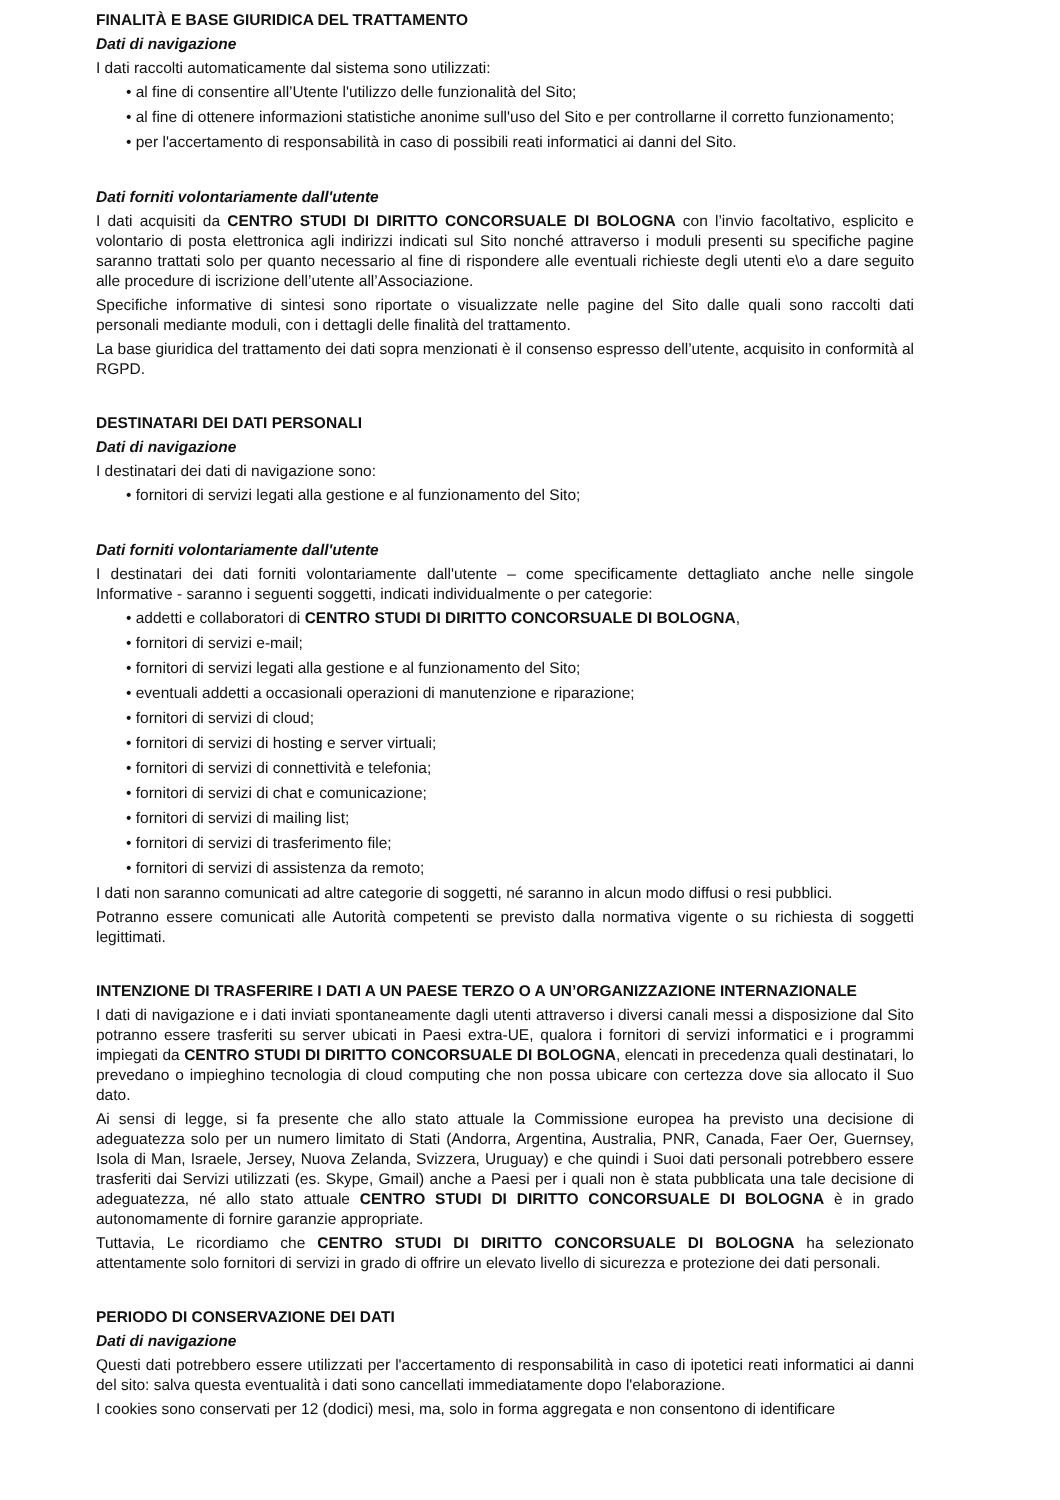FINALITÀ E BASE GIURIDICA DEL TRATTAMENTO
Dati di navigazione
I dati raccolti automaticamente dal sistema sono utilizzati:
• al fine di consentire all’Utente l'utilizzo delle funzionalità del Sito;
• al fine di ottenere informazioni statistiche anonime sull'uso del Sito e per controllarne il corretto funzionamento;
• per l'accertamento di responsabilità in caso di possibili reati informatici ai danni del Sito.
Dati forniti volontariamente dall'utente
I dati acquisiti da CENTRO STUDI DI DIRITTO CONCORSUALE DI BOLOGNA con l’invio facoltativo, esplicito e volontario di posta elettronica agli indirizzi indicati sul Sito nonché attraverso i moduli presenti su specifiche pagine saranno trattati solo per quanto necessario al fine di rispondere alle eventuali richieste degli utenti e\o a dare seguito alle procedure di iscrizione dell’utente all’Associazione.
Specifiche informative di sintesi sono riportate o visualizzate nelle pagine del Sito dalle quali sono raccolti dati personali mediante moduli, con i dettagli delle finalità del trattamento.
La base giuridica del trattamento dei dati sopra menzionati è il consenso espresso dell’utente, acquisito in conformità al RGPD.
DESTINATARI DEI DATI PERSONALI
Dati di navigazione
I destinatari dei dati di navigazione sono:
• fornitori di servizi legati alla gestione e al funzionamento del Sito;
Dati forniti volontariamente dall'utente
I destinatari dei dati forniti volontariamente dall'utente – come specificamente dettagliato anche nelle singole Informative - saranno i seguenti soggetti, indicati individualmente o per categorie:
• addetti e collaboratori di CENTRO STUDI DI DIRITTO CONCORSUALE DI BOLOGNA,
• fornitori di servizi e-mail;
• fornitori di servizi legati alla gestione e al funzionamento del Sito;
• eventuali addetti a occasionali operazioni di manutenzione e riparazione;
• fornitori di servizi di cloud;
• fornitori di servizi di hosting e server virtuali;
• fornitori di servizi di connettività e telefonia;
• fornitori di servizi di chat e comunicazione;
• fornitori di servizi di mailing list;
• fornitori di servizi di trasferimento file;
• fornitori di servizi di assistenza da remoto;
I dati non saranno comunicati ad altre categorie di soggetti, né saranno in alcun modo diffusi o resi pubblici.
Potranno essere comunicati alle Autorità competenti se previsto dalla normativa vigente o su richiesta di soggetti legittimati.
INTENZIONE DI TRASFERIRE I DATI A UN PAESE TERZO O A UN’ORGANIZZAZIONE INTERNAZIONALE
I dati di navigazione e i dati inviati spontaneamente dagli utenti attraverso i diversi canali messi a disposizione dal Sito potranno essere trasferiti su server ubicati in Paesi extra-UE, qualora i fornitori di servizi informatici e i programmi impiegati da CENTRO STUDI DI DIRITTO CONCORSUALE DI BOLOGNA, elencati in precedenza quali destinatari, lo prevedano o impieghino tecnologia di cloud computing che non possa ubicare con certezza dove sia allocato il Suo dato.
Ai sensi di legge, si fa presente che allo stato attuale la Commissione europea ha previsto una decisione di adeguatezza solo per un numero limitato di Stati (Andorra, Argentina, Australia, PNR, Canada, Faer Oer, Guernsey, Isola di Man, Israele, Jersey, Nuova Zelanda, Svizzera, Uruguay) e che quindi i Suoi dati personali potrebbero essere trasferiti dai Servizi utilizzati (es. Skype, Gmail) anche a Paesi per i quali non è stata pubblicata una tale decisione di adeguatezza, né allo stato attuale CENTRO STUDI DI DIRITTO CONCORSUALE DI BOLOGNA è in grado autonomamente di fornire garanzie appropriate.
Tuttavia, Le ricordiamo che CENTRO STUDI DI DIRITTO CONCORSUALE DI BOLOGNA ha selezionato attentamente solo fornitori di servizi in grado di offrire un elevato livello di sicurezza e protezione dei dati personali.
PERIODO DI CONSERVAZIONE DEI DATI
Dati di navigazione
Questi dati potrebbero essere utilizzati per l'accertamento di responsabilità in caso di ipotetici reati informatici ai danni del sito: salva questa eventualità i dati sono cancellati immediatamente dopo l'elaborazione.
I cookies sono conservati per 12 (dodici) mesi, ma, solo in forma aggregata e non consentono di identificare